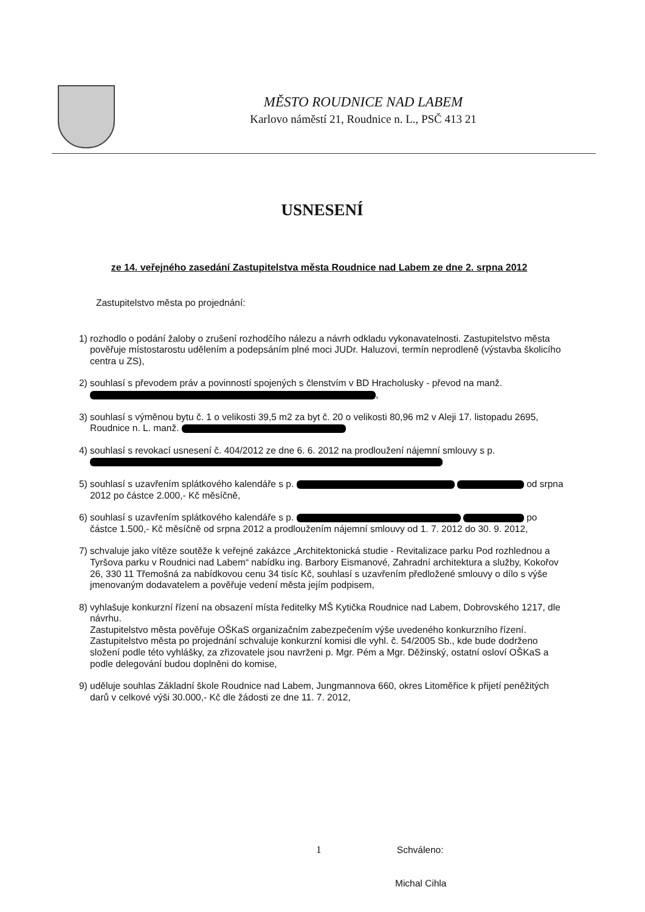MĚSTO ROUDNICE NAD LABEM
Karlovo náměstí 21, Roudnice n. L., PSČ 413 21
USNESENÍ
ze 14. veřejného zasedání Zastupitelstva města Roudnice nad Labem ze dne 2. srpna 2012
Zastupitelstvo města po projednání:
1) rozhodlo o podání žaloby o zrušení rozhodčího nálezu a návrh odkladu vykonavatelnosti. Zastupitelstvo města pověřuje místostarostu udělením a podepsáním plné moci JUDr. Haluzovi, termín neprodleně (výstavba školicího centra u ZS),
2) souhlasí s převodem práv a povinností spojených s členstvím v BD Hracholusky - převod na manž. ,
3) souhlasí s výměnou bytu č. 1 o velikosti 39,5 m2 za byt č. 20 o velikosti 80,96 m2 v Aleji 17. listopadu 2695, Roudnice n. L. manž.
4) souhlasí s revokací usnesení č. 404/2012 ze dne 6. 6. 2012 na prodloužení nájemní smlouvy s p.
5) souhlasí s uzavřením splátkového kalendáře s p. od srpna 2012 po částce 2.000,- Kč měsíčně,
6) souhlasí s uzavřením splátkového kalendáře s p. po částce 1.500,- Kč měsíčně od srpna 2012 a prodloužením nájemní smlouvy od 1. 7. 2012 do 30. 9. 2012,
7) schvaluje jako vítěze soutěže k veřejné zakázce „Architektonická studie - Revitalizace parku Pod rozhlednou a Tyršova parku v Roudnici nad Labem“ nabídku ing. Barbory Eismanové, Zahradní architektura a služby, Kokořov 26, 330 11 Třemošná za nabídkovou cenu 34 tisíc Kč, souhlasí s uzavřením předložené smlouvy o dílo s výše jmenovaným dodavatelem a pověřuje vedení města jejím podpisem,
8) vyhlašuje konkurzní řízení na obsazení místa ředitelky MŠ Kytička Roudnice nad Labem, Dobrovského 1217, dle návrhu.
Zastupitelstvo města pověřuje OŠKaS organizačním zabezpečením výše uvedeného konkurzního řízení.
Zastupitelstvo města po projednání schvaluje konkurzní komisi dle vyhl. č. 54/2005 Sb., kde bude dodrženo složení podle této vyhlášky, za zřizovatele jsou navrženi p. Mgr. Pém a Mgr. Děžinský, ostatní osloví OŠKaS a podle delegování budou doplněni do komise,
9) uděluje souhlas Základní škole Roudnice nad Labem, Jungmannova 660, okres Litoměřice k přijetí peněžitých darů v celkové výši 30.000,- Kč dle žádosti ze dne 11. 7. 2012,
1 Schváleno:
Michal Cihla